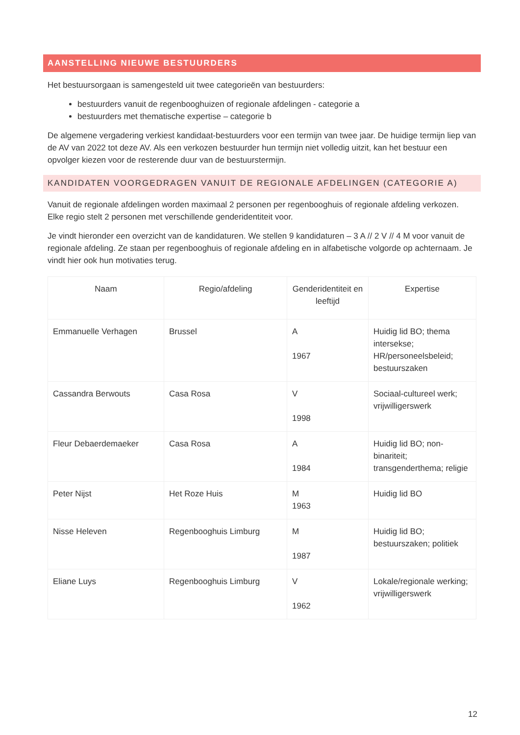AANSTELLING NIEUWE BESTUURDERS
Het bestuursorgaan is samengesteld uit twee categorieën van bestuurders:
bestuurders vanuit de regenbooghuizen of regionale afdelingen - categorie a
bestuurders met thematische expertise – categorie b
De algemene vergadering verkiest kandidaat-bestuurders voor een termijn van twee jaar. De huidige termijn liep van de AV van 2022 tot deze AV. Als een verkozen bestuurder hun termijn niet volledig uitzit, kan het bestuur een opvolger kiezen voor de resterende duur van de bestuurstermijn.
KANDIDATEN VOORGEDRAGEN VANUIT DE REGIONALE AFDELINGEN (CATEGORIE A)
Vanuit de regionale afdelingen worden maximaal 2 personen per regenbooghuis of regionale afdeling verkozen. Elke regio stelt 2 personen met verschillende genderidentiteit voor.
Je vindt hieronder een overzicht van de kandidaturen. We stellen 9 kandidaturen – 3 A // 2 V // 4 M voor vanuit de regionale afdeling. Ze staan per regenbooghuis of regionale afdeling en in alfabetische volgorde op achternaam. Je vindt hier ook hun motivaties terug.
| Naam | Regio/afdeling | Genderidentiteit en leeftijd | Expertise |
| --- | --- | --- | --- |
| Emmanuelle Verhagen | Brussel | A 1967 | Huidig lid BO; thema intersekse; HR/personeelsbeleid; bestuurszaken |
| Cassandra Berwouts | Casa Rosa | V 1998 | Sociaal-cultureel werk; vrijwilligerswerk |
| Fleur Debaerdemaeker | Casa Rosa | A 1984 | Huidig lid BO; non-binariteit; transgenderthema; religie |
| Peter Nijst | Het Roze Huis | M 1963 | Huidig lid BO |
| Nisse Heleven | Regenbooghuis Limburg | M 1987 | Huidig lid BO; bestuurszaken; politiek |
| Eliane Luys | Regenbooghuis Limburg | V 1962 | Lokale/regionale werking; vrijwilligerswerk |
12